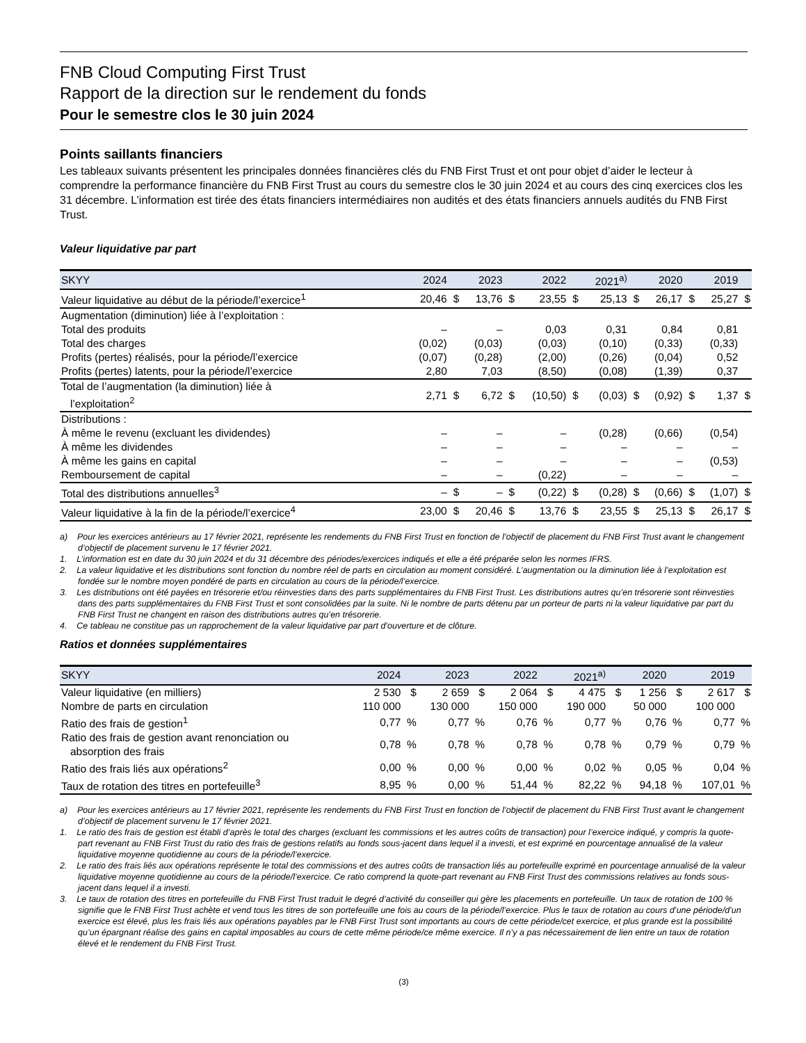FNB Cloud Computing First Trust
Rapport de la direction sur le rendement du fonds
Pour le semestre clos le 30 juin 2024
Points saillants financiers
Les tableaux suivants présentent les principales données financières clés du FNB First Trust et ont pour objet d’aider le lecteur à comprendre la performance financière du FNB First Trust au cours du semestre clos le 30 juin 2024 et au cours des cinq exercices clos les 31 décembre. L’information est tirée des états financiers intermédiaires non audités et des états financiers annuels audités du FNB First Trust.
Valeur liquidative par part
| SKYY | 2024 | | 2023 | | 2022 | | 2021<sup>a)</sup> | | 2020 | | 2019 | |
| --- | --- | --- | --- | --- | --- | --- | --- | --- | --- | --- | --- | --- |
| Valeur liquidative au début de la période/l’exercice<sup>1</sup> | 20,46 | $ | 13,76 | $ | 23,55 | $ | 25,13 | $ | 26,17 | $ | 25,27 | $ |
| Augmentation (diminution) liée à l’exploitation : | | | | | | | | | | | | |
| Total des produits | – | | – | | 0,03 | | 0,31 | | 0,84 | | 0,81 | |
| Total des charges | (0,02) | | (0,03) | | (0,03) | | (0,10) | | (0,33) | | (0,33) | |
| Profits (pertes) réalisés, pour la période/l’exercice | (0,07) | | (0,28) | | (2,00) | | (0,26) | | (0,04) | | 0,52 | |
| Profits (pertes) latents, pour la période/l’exercice | 2,80 | | 7,03 | | (8,50) | | (0,08) | | (1,39) | | 0,37 | |
| Total de l’augmentation (la diminution) liée à l’exploitation<sup>2</sup> | 2,71 | $ | 6,72 | $ | (10,50) | $ | (0,03) | $ | (0,92) | $ | 1,37 | $ |
| Distributions : | | | | | | | | | | | | |
| À même le revenu (excluant les dividendes) | – | | – | | – | | (0,28) | | (0,66) | | (0,54) | |
| À même les dividendes | – | | – | | – | | – | | – | | – | |
| À même les gains en capital | – | | – | | – | | – | | – | | (0,53) | |
| Remboursement de capital | – | | – | | (0,22) | | – | | – | | – | |
| Total des distributions annuelles<sup>3</sup> | – | $ | – | $ | (0,22) | $ | (0,28) | $ | (0,66) | $ | (1,07) | $ |
| Valeur liquidative à la fin de la période/l’exercice<sup>4</sup> | 23,00 | $ | 20,46 | $ | 13,76 | $ | 23,55 | $ | 25,13 | $ | 26,17 | $ |
a) Pour les exercices antérieurs au 17 février 2021, représente les rendements du FNB First Trust en fonction de l’objectif de placement du FNB First Trust avant le changement d’objectif de placement survenu le 17 février 2021.
1. L’information est en date du 30 juin 2024 et du 31 décembre des périodes/exercices indiqués et elle a été préparée selon les normes IFRS.
2. La valeur liquidative et les distributions sont fonction du nombre réel de parts en circulation au moment considéré. L’augmentation ou la diminution liée à l’exploitation est fondée sur le nombre moyen pondéré de parts en circulation au cours de la période/l’exercice.
3. Les distributions ont été payées en trésorerie et/ou réinvesties dans des parts supplémentaires du FNB First Trust. Les distributions autres qu’en trésorerie sont réinvesties dans des parts supplémentaires du FNB First Trust et sont consolidées par la suite. Ni le nombre de parts détenu par un porteur de parts ni la valeur liquidative par part du FNB First Trust ne changent en raison des distributions autres qu’en trésorerie.
4. Ce tableau ne constitue pas un rapprochement de la valeur liquidative par part d’ouverture et de clôture.
Ratios et données supplémentaires
| SKYY | 2024 | | 2023 | | 2022 | | 2021<sup>a)</sup> | | 2020 | | 2019 | |
| --- | --- | --- | --- | --- | --- | --- | --- | --- | --- | --- | --- | --- |
| Valeur liquidative (en milliers) | 2 530 | $ | 2 659 | $ | 2 064 | $ | 4 475 | $ | 1 256 | $ | 2 617 | $ |
| Nombre de parts en circulation | 110 000 | | 130 000 | | 150 000 | | 190 000 | | 50 000 | | 100 000 | |
| Ratio des frais de gestion<sup>1</sup> | 0,77 | % | 0,77 | % | 0,76 | % | 0,77 | % | 0,76 | % | 0,77 | % |
| Ratio des frais de gestion avant renonciation ou absorption des frais | 0,78 | % | 0,78 | % | 0,78 | % | 0,78 | % | 0,79 | % | 0,79 | % |
| Ratio des frais liés aux opérations<sup>2</sup> | 0,00 | % | 0,00 | % | 0,00 | % | 0,02 | % | 0,05 | % | 0,04 | % |
| Taux de rotation des titres en portefeuille<sup>3</sup> | 8,95 | % | 0,00 | % | 51,44 | % | 82,22 | % | 94,18 | % | 107,01 | % |
a) Pour les exercices antérieurs au 17 février 2021, représente les rendements du FNB First Trust en fonction de l’objectif de placement du FNB First Trust avant le changement d’objectif de placement survenu le 17 février 2021.
1. Le ratio des frais de gestion est établi d’après le total des charges (excluant les commissions et les autres coûts de transaction) pour l’exercice indiqué, y compris la quote-part revenant au FNB First Trust du ratio des frais de gestions relatifs au fonds sous-jacent dans lequel il a investi, et est exprimé en pourcentage annualisé de la valeur liquidative moyenne quotidienne au cours de la période/l’exercice.
2. Le ratio des frais liés aux opérations représente le total des commissions et des autres coûts de transaction liés au portefeuille exprimé en pourcentage annualisé de la valeur liquidative moyenne quotidienne au cours de la période/l’exercice. Ce ratio comprend la quote-part revenant au FNB First Trust des commissions relatives au fonds sous-jacent dans lequel il a investi.
3. Le taux de rotation des titres en portefeuille du FNB First Trust traduit le degré d’activité du conseiller qui gère les placements en portefeuille. Un taux de rotation de 100 % signifie que le FNB First Trust achète et vend tous les titres de son portefeuille une fois au cours de la période/l’exercice. Plus le taux de rotation au cours d’une période/d’un exercice est élevé, plus les frais liés aux opérations payables par le FNB First Trust sont importants au cours de cette période/cet exercice, et plus grande est la possibilité qu’un épargnant réalise des gains en capital imposables au cours de cette même période/ce même exercice. Il n’y a pas nécessairement de lien entre un taux de rotation élevé et le rendement du FNB First Trust.
(3)